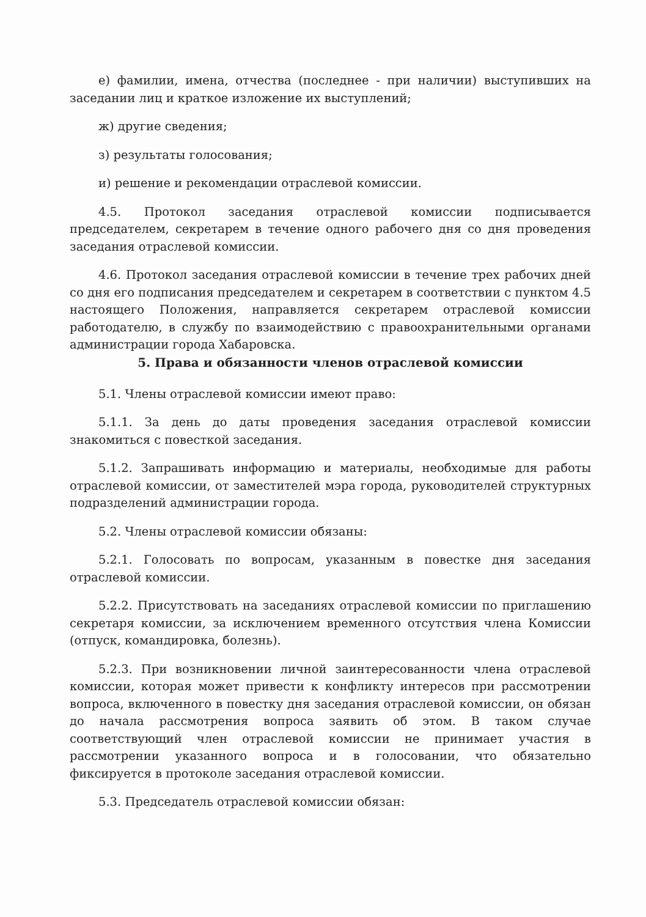е) фамилии, имена, отчества (последнее - при наличии) выступивших на заседании лиц и краткое изложение их выступлений;
ж) другие сведения;
з) результаты голосования;
и) решение и рекомендации отраслевой комиссии.
4.5. Протокол заседания отраслевой комиссии подписывается председателем, секретарем в течение одного рабочего дня со дня проведения заседания отраслевой комиссии.
4.6. Протокол заседания отраслевой комиссии в течение трех рабочих дней со дня его подписания председателем и секретарем в соответствии с пунктом 4.5 настоящего Положения, направляется секретарем отраслевой комиссии работодателю, в службу по взаимодействию с правоохранительными органами администрации города Хабаровска.
5. Права и обязанности членов отраслевой комиссии
5.1. Члены отраслевой комиссии имеют право:
5.1.1. За день до даты проведения заседания отраслевой комиссии знакомиться с повесткой заседания.
5.1.2. Запрашивать информацию и материалы, необходимые для работы отраслевой комиссии, от заместителей мэра города, руководителей структурных подразделений администрации города.
5.2. Члены отраслевой комиссии обязаны:
5.2.1. Голосовать по вопросам, указанным в повестке дня заседания отраслевой комиссии.
5.2.2. Присутствовать на заседаниях отраслевой комиссии по приглашению секретаря комиссии, за исключением временного отсутствия члена Комиссии (отпуск, командировка, болезнь).
5.2.3. При возникновении личной заинтересованности члена отраслевой комиссии, которая может привести к конфликту интересов при рассмотрении вопроса, включенного в повестку дня заседания отраслевой комиссии, он обязан до начала рассмотрения вопроса заявить об этом. В таком случае соответствующий член отраслевой комиссии не принимает участия в рассмотрении указанного вопроса и в голосовании, что обязательно фиксируется в протоколе заседания отраслевой комиссии.
5.3. Председатель отраслевой комиссии обязан: